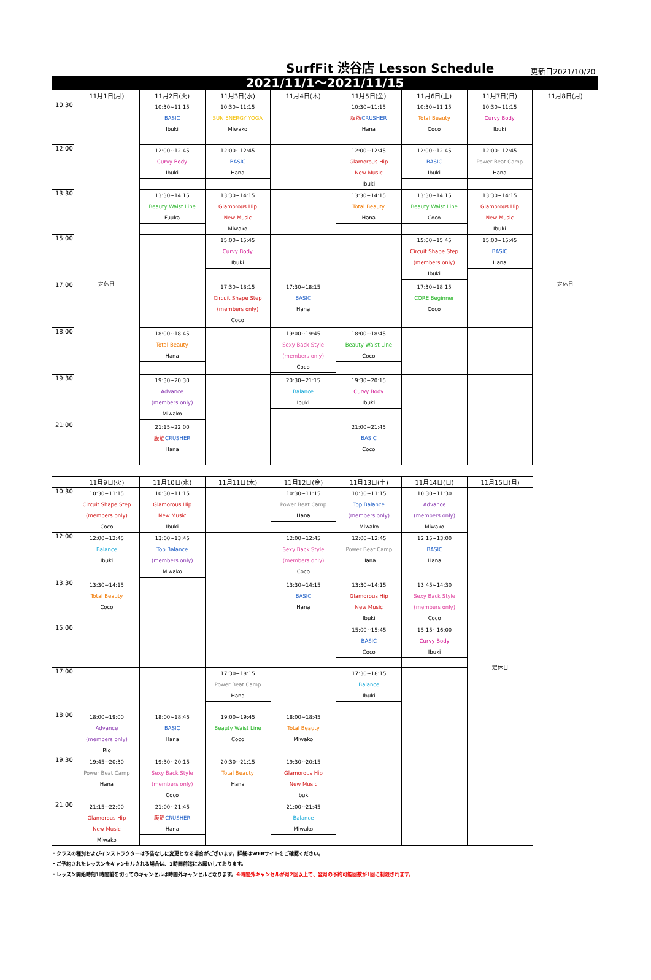SurfFit 渋谷店 Lesson Schedule
更新日2021/10/20
2021/11/1～2021/11/15
| | 11月1日(月) | 11月2日(火) | 11月3日(水) | 11月4日(木) | 11月5日(金) | 11月6日(土) | 11月7日(日) | 11月8日(月) |
| --- | --- | --- | --- | --- | --- | --- | --- | --- |
| 10:30 | 定休日 | 10:30~11:15 BASIC Ibuki | 10:30~11:15 SUN ENERGY YOGA Miwako | | 10:30~11:15 腹筋 CRUSHER Hana | 10:30~11:15 Total Beauty Coco | 10:30~11:15 Curvy Body Ibuki | 定休日 |
| 12:00 | | 12:00~12:45 Curvy Body Ibuki | 12:00~12:45 BASIC Hana | | 12:00~12:45 Glamorous Hip New Music Ibuki | 12:00~12:45 BASIC Ibuki | 12:00~12:45 Power Beat Camp Hana | |
| 13:30 | | 13:30~14:15 Beauty Waist Line Fuuka | 13:30~14:15 Glamorous Hip New Music Miwako | | 13:30~14:15 Total Beauty Hana | 13:30~14:15 Beauty Waist Line Coco | 13:30~14:15 Glamorous Hip New Music Ibuki | |
| 15:00 | | | 15:00~15:45 Curvy Body Ibuki | | | 15:00~15:45 Circuit Shape Step (members only) Ibuki | 15:00~15:45 BASIC Hana | |
| 17:00 | | | 17:30~18:15 Circuit Shape Step (members only) Coco | 17:30~18:15 BASIC Hana | | 17:30~18:15 CORE Beginner Coco | | |
| 18:00 | | 18:00~18:45 Total Beauty Hana | | 19:00~19:45 Sexy Back Style (members only) Coco | 18:00~18:45 Beauty Waist Line Coco | | | |
| 19:30 | | 19:30~20:30 Advance (members only) Miwako | | 20:30~21:15 Balance Ibuki | 19:30~20:15 Curvy Body Ibuki | | | |
| 21:00 | | 21:15~22:00 腹筋 CRUSHER Hana | | | 21:00~21:45 BASIC Coco | | | |
| | 11月9日(火) | 11月10日(水) | 11月11日(木) | 11月12日(金) | 11月13日(土) | 11月14日(日) | 11月15日(月) |
| --- | --- | --- | --- | --- | --- | --- | --- |
| 10:30 | 10:30~11:15 Circuit Shape Step (members only) Coco | 10:30~11:15 Glamorous Hip New Music Ibuki | | 10:30~11:15 Power Beat Camp Hana | 10:30~11:15 Top Balance (members only) Miwako | 10:30~11:30 Advance (members only) Miwako | 定休日 |
| 12:00 | 12:00~12:45 Balance Ibuki | 13:00~13:45 Top Balance (members only) Miwako | | 12:00~12:45 Sexy Back Style (members only) Coco | 12:00~12:45 Power Beat Camp Hana | 12:15~13:00 BASIC Hana | |
| 13:30 | 13:30~14:15 Total Beauty Coco | | | 13:30~14:15 BASIC Hana | 13:30~14:15 Glamorous Hip New Music Ibuki | 13:45~14:30 Sexy Back Style (members only) Coco | |
| 15:00 | | | | | 15:00~15:45 BASIC Coco | 15:15~16:00 Curvy Body Ibuki | |
| 17:00 | | | 17:30~18:15 Power Beat Camp Hana | | 17:30~18:15 Balance Ibuki | | |
| 18:00 | 18:00~19:00 Advance (members only) Rio | 18:00~18:45 BASIC Hana | 19:00~19:45 Beauty Waist Line Coco | 18:00~18:45 Total Beauty Miwako | | | |
| 19:30 | 19:45~20:30 Power Beat Camp Hana | 19:30~20:15 Sexy Back Style (members only) Coco | 20:30~21:15 Total Beauty Hana | 19:30~20:15 Glamorous Hip New Music Ibuki | | | |
| 21:00 | 21:15~22:00 Glamorous Hip New Music Miwako | 21:00~21:45 腹筋 CRUSHER Hana | | 21:00~21:45 Balance Miwako | | | |
・クラスの種別およびインストラクターは予告なしに変更となる場合がございます。詳細はWEBサイトをご確認ください。
・ご予約されたレッスンをキャンセルされる場合は、1時間前迄にお願いしております。
・レッスン開始時刻1時間前を切ってのキャンセルは時間外キャンセルとなります。※時間外キャンセルが月2回以上で、翌月の予約可能回数が1回に制限されます。